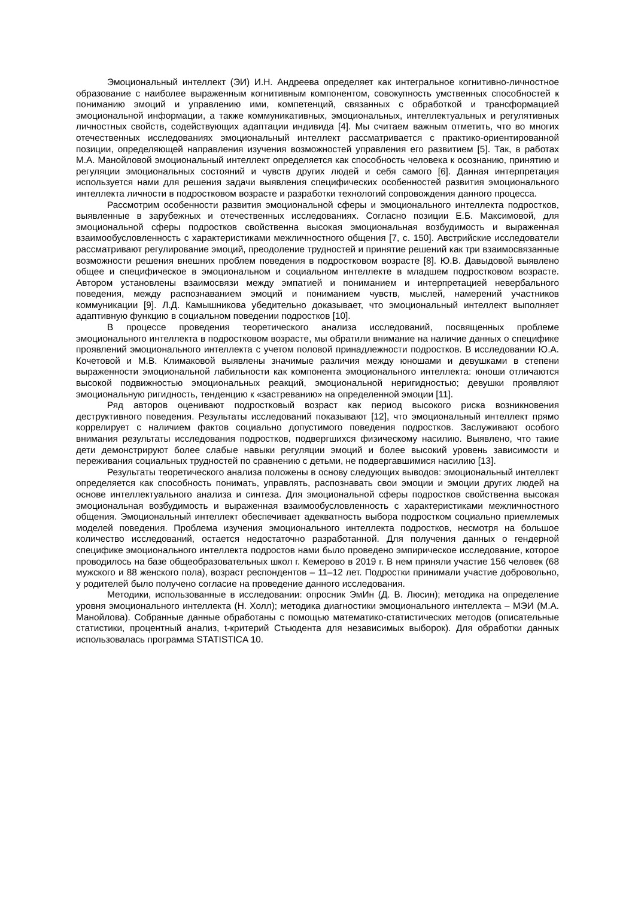Эмоциональный интеллект (ЭИ) И.Н. Андреева определяет как интегральное когнитивно-личностное образование с наиболее выраженным когнитивным компонентом, совокупность умственных способностей к пониманию эмоций и управлению ими, компетенций, связанных с обработкой и трансформацией эмоциональной информации, а также коммуникативных, эмоциональных, интеллектуальных и регулятивных личностных свойств, содействующих адаптации индивида [4]. Мы считаем важным отметить, что во многих отечественных исследованиях эмоциональный интеллект рассматривается с практико-ориентированной позиции, определяющей направления изучения возможностей управления его развитием [5]. Так, в работах М.А. Манойловой эмоциональный интеллект определяется как способность человека к осознанию, принятию и регуляции эмоциональных состояний и чувств других людей и себя самого [6]. Данная интерпретация используется нами для решения задачи выявления специфических особенностей развития эмоционального интеллекта личности в подростковом возрасте и разработки технологий сопровождения данного процесса.
Рассмотрим особенности развития эмоциональной сферы и эмоционального интеллекта подростков, выявленные в зарубежных и отечественных исследованиях. Согласно позиции Е.Б. Максимовой, для эмоциональной сферы подростков свойственна высокая эмоциональная возбудимость и выраженная взаимообусловленность с характеристиками межличностного общения [7, с. 150]. Австрийские исследователи рассматривают регулирование эмоций, преодоление трудностей и принятие решений как три взаимосвязанные возможности решения внешних проблем поведения в подростковом возрасте [8]. Ю.В. Давыдовой выявлено общее и специфическое в эмоциональном и социальном интеллекте в младшем подростковом возрасте. Автором установлены взаимосвязи между эмпатией и пониманием и интерпретацией невербального поведения, между распознаванием эмоций и пониманием чувств, мыслей, намерений участников коммуникации [9]. Л.Д. Камышникова убедительно доказывает, что эмоциональный интеллект выполняет адаптивную функцию в социальном поведении подростков [10].
В процессе проведения теоретического анализа исследований, посвященных проблеме эмоционального интеллекта в подростковом возрасте, мы обратили внимание на наличие данных о специфике проявлений эмоционального интеллекта с учетом половой принадлежности подростков. В исследовании Ю.А. Кочетовой и М.В. Климаковой выявлены значимые различия между юношами и девушками в степени выраженности эмоциональной лабильности как компонента эмоционального интеллекта: юноши отличаются высокой подвижностью эмоциональных реакций, эмоциональной неригидностью; девушки проявляют эмоциональную ригидность, тенденцию к «застреванию» на определенной эмоции [11].
Ряд авторов оценивают подростковый возраст как период высокого риска возникновения деструктивного поведения. Результаты исследований показывают [12], что эмоциональный интеллект прямо коррелирует с наличием фактов социально допустимого поведения подростков. Заслуживают особого внимания результаты исследования подростков, подвергшихся физическому насилию. Выявлено, что такие дети демонстрируют более слабые навыки регуляции эмоций и более высокий уровень зависимости и переживания социальных трудностей по сравнению с детьми, не подвергавшимися насилию [13].
Результаты теоретического анализа положены в основу следующих выводов: эмоциональный интеллект определяется как способность понимать, управлять, распознавать свои эмоции и эмоции других людей на основе интеллектуального анализа и синтеза. Для эмоциональной сферы подростков свойственна высокая эмоциональная возбудимость и выраженная взаимообусловленность с характеристиками межличностного общения. Эмоциональный интеллект обеспечивает адекватность выбора подростком социально приемлемых моделей поведения. Проблема изучения эмоционального интеллекта подростков, несмотря на большое количество исследований, остается недостаточно разработанной. Для получения данных о гендерной специфике эмоционального интеллекта подростов нами было проведено эмпирическое исследование, которое проводилось на базе общеобразовательных школ г. Кемерово в 2019 г. В нем приняли участие 156 человек (68 мужского и 88 женского пола), возраст респондентов – 11–12 лет. Подростки принимали участие добровольно, у родителей было получено согласие на проведение данного исследования.
Методики, использованные в исследовании: опросник ЭмИн (Д. В. Люсин); методика на определение уровня эмоционального интеллекта (Н. Холл); методика диагностики эмоционального интеллекта – МЭИ (М.А. Манойлова). Собранные данные обработаны с помощью математико-статистических методов (описательные статистики, процентный анализ, t-критерий Стьюдента для независимых выборок). Для обработки данных использовалась программа STATISTICA 10.